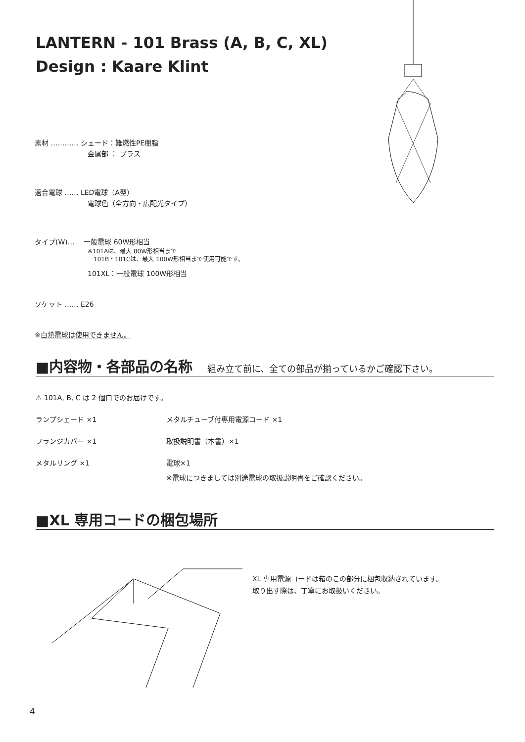LANTERN - 101 Brass (A, B, C, XL)
Design : Kaare Klint
素材 ………… シェード：難燃性PE樹脂
金属部 ： ブラス
適合電球 …… LED電球（A型）
電球色（全方向・広配光タイプ）
タイプ(W)…　 一般電球 60W形相当
※101Aは、最大 80W形相当まで
　101B・101Cは、最大 100W形相当まで使用可能です。
101XL：一般電球 100W形相当
ソケット …… E26
※白熱電球は使用できません。
■内容物・各部品の名称
組み立て前に、全ての部品が揃っているかご確認下さい。
⚠ 101A, B, C は 2 個口でのお届けです。
ランプシェード ×1 メタルチューブ付専用電源コード ×1
フランジカバー ×1 取扱説明書（本書）×1
メタルリング ×1 電球×1
※電球につきましては別途電球の取扱説明書をご確認ください。
■XL 専用コードの梱包場所
XL 専用電源コードは箱のこの部分に梱包収納されています。
取り出す際は、丁寧にお取扱いください。
4